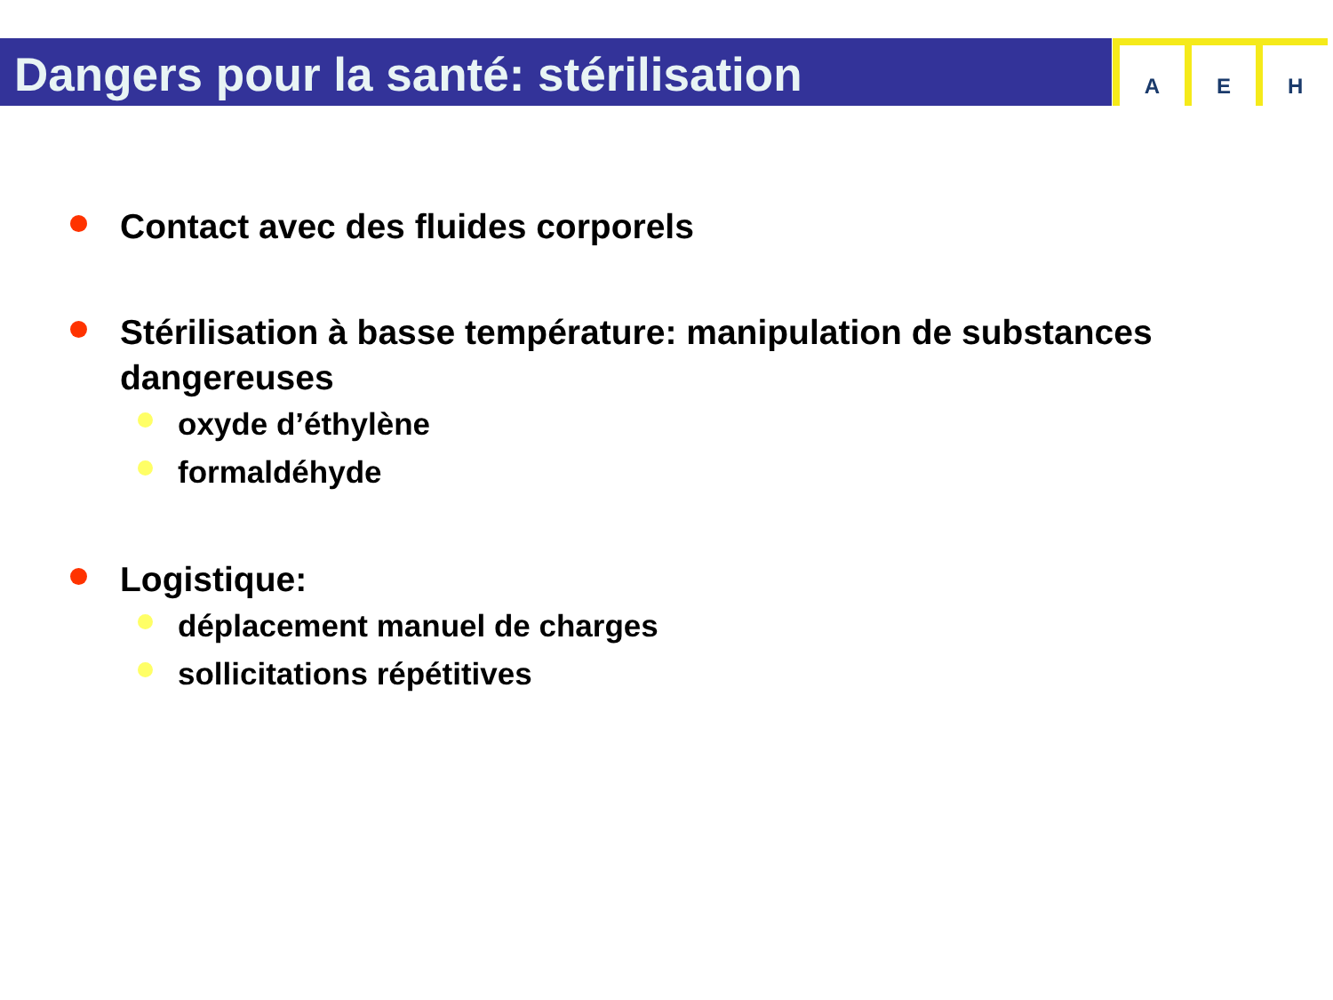Dangers pour la santé: stérilisation
A E H
Contact avec des fluides corporels
Stérilisation à basse température: manipulation de substances dangereuses
oxyde d’éthylène
formaldéhyde
Logistique:
déplacement manuel de charges
sollicitations répétitives